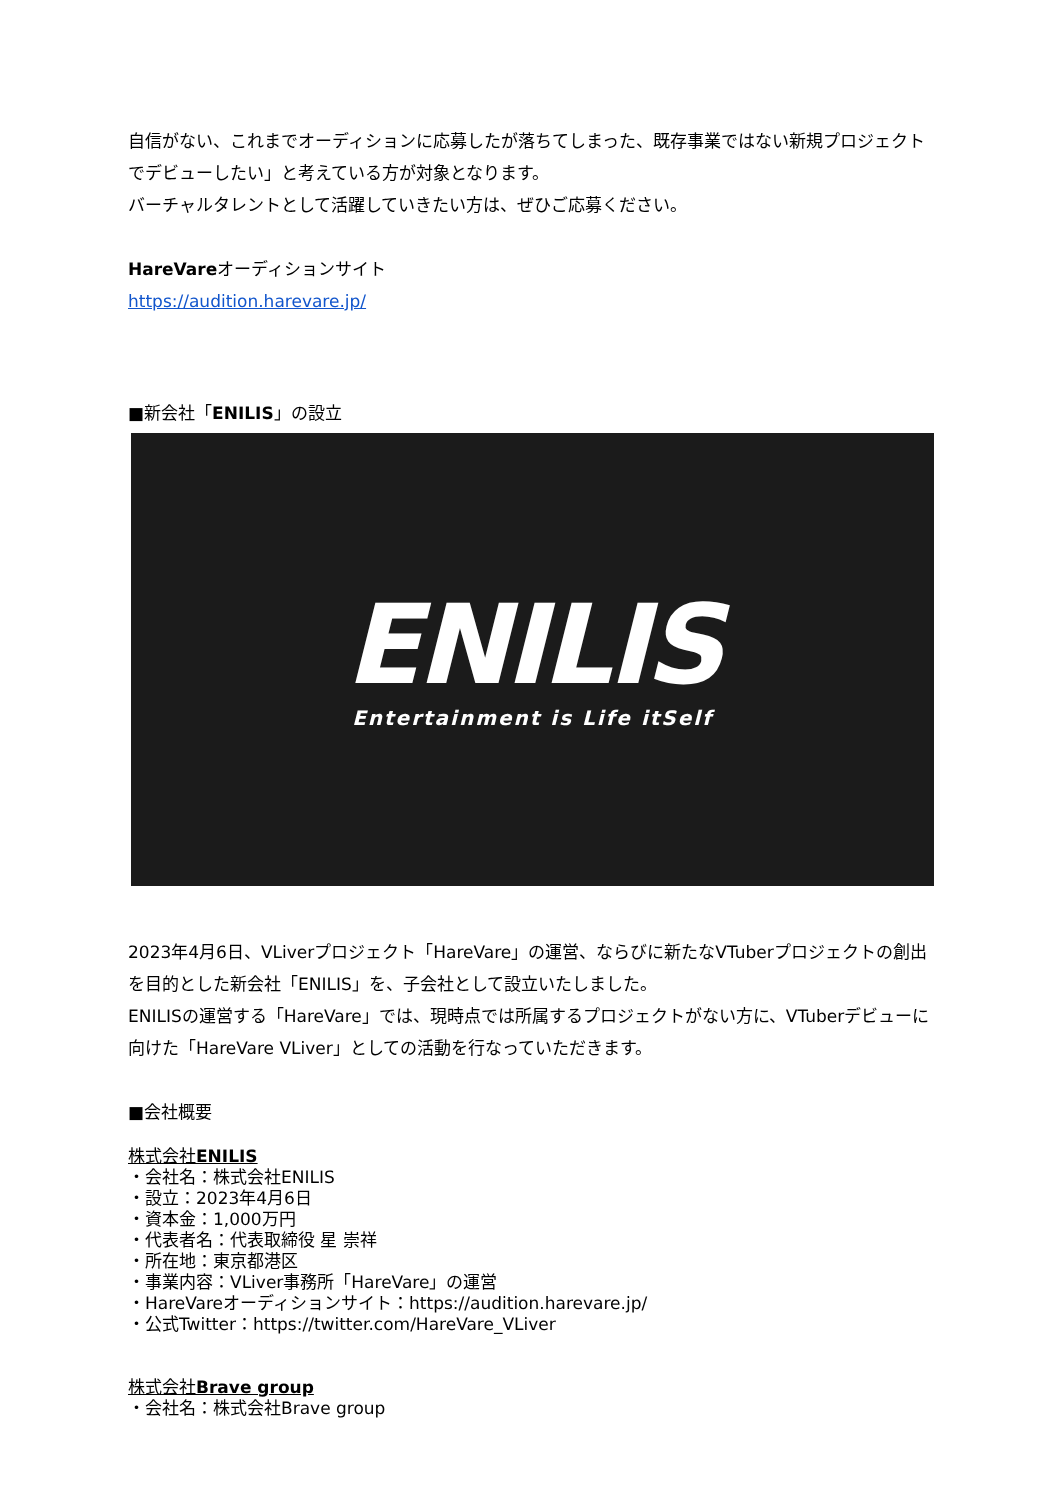自信がない、これまでオーディションに応募したが落ちてしまった、既存事業ではない新規プロジェクトでデビューしたい」と考えている方が対象となります。
バーチャルタレントとして活躍していきたい方は、ぜひご応募ください。
HareVareオーディションサイト
https://audition.harevare.jp/
■新会社「ENILIS」の設立
ENILIS
Entertainment is Life itSelf
2023年4月6日、VLiverプロジェクト「HareVare」の運営、ならびに新たなVTuberプロジェクトの創出を目的とした新会社「ENILIS」を、子会社として設立いたしました。
ENILISの運営する「HareVare」では、現時点では所属するプロジェクトがない方に、VTuberデビューに向けた「HareVare VLiver」としての活動を行なっていただきます。
■会社概要
株式会社ENILIS
・会社名：株式会社ENILIS
・設立：2023年4月6日
・資本金：1,000万円
・代表者名：代表取締役 星 崇祥
・所在地：東京都港区
・事業内容：VLiver事務所「HareVare」の運営
・HareVareオーディションサイト：https://audition.harevare.jp/
・公式Twitter：https://twitter.com/HareVare_VLiver
株式会社Brave group
・会社名：株式会社Brave group